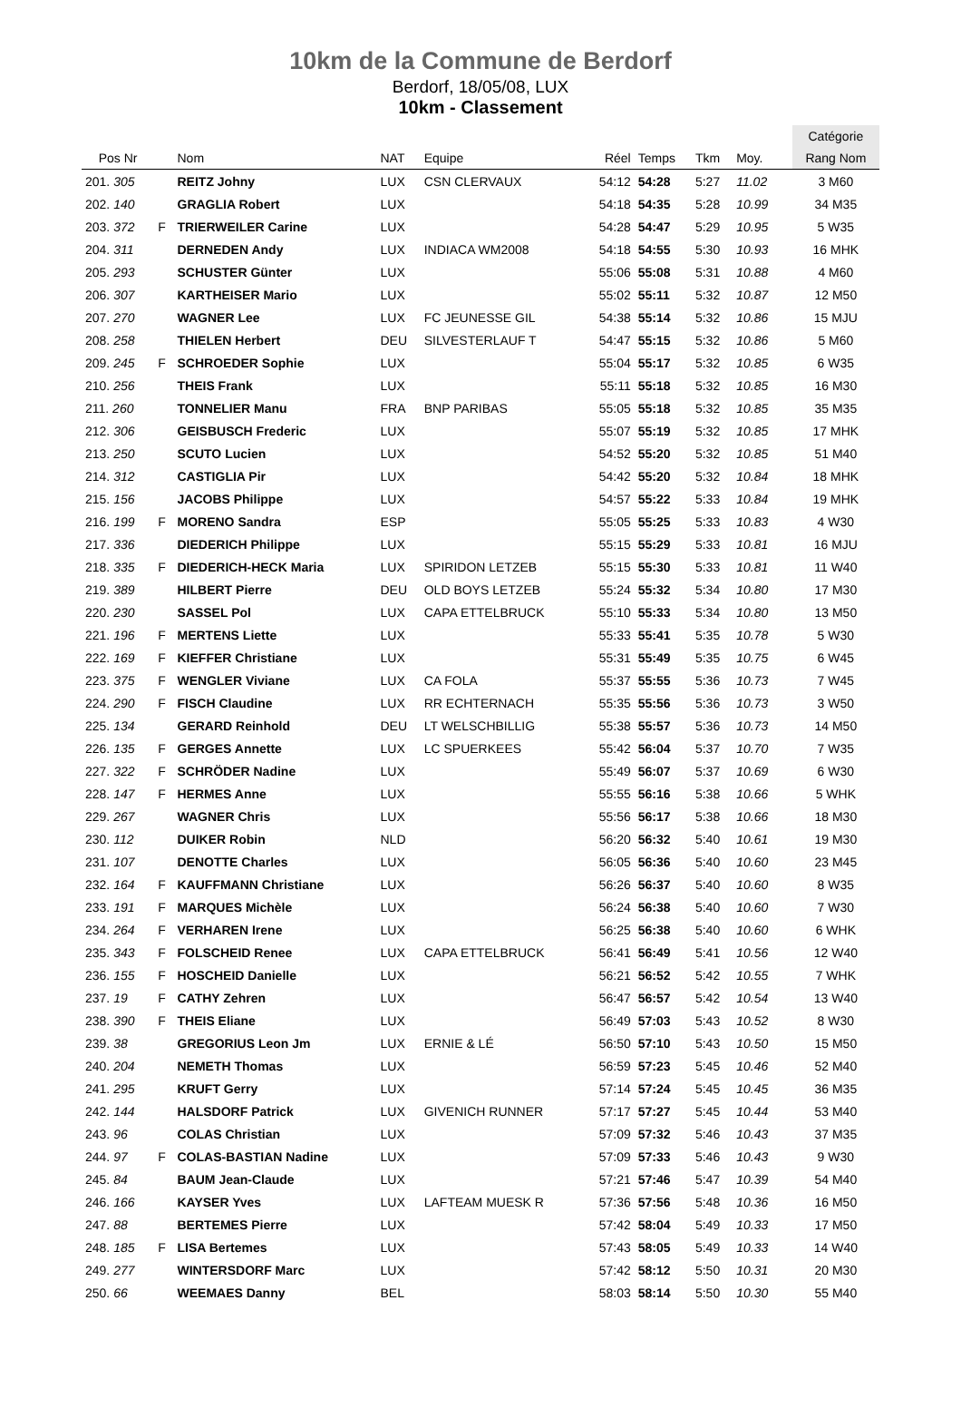10km de la Commune de Berdorf
Berdorf, 18/05/08, LUX
10km - Classement
| | | | | | | | | | | Catégorie |
| --- | --- | --- | --- | --- | --- | --- | --- | --- | --- | --- |
| Pos Nr | | Nom | NAT | Equipe | Réel | Temps | Tkm | Moy. | | Rang Nom |
| 201. 305 | | REITZ Johny | LUX | CSN CLERVAUX | 54:12 | 54:28 | 5:27 | 11.02 | | 3 M60 |
| 202. 140 | | GRAGLIA Robert | LUX | | 54:18 | 54:35 | 5:28 | 10.99 | | 34 M35 |
| 203. 372 | F | TRIERWEILER Carine | LUX | | 54:28 | 54:47 | 5:29 | 10.95 | | 5 W35 |
| 204. 311 | | DERNEDEN Andy | LUX | INDIACA WM2008 | 54:18 | 54:55 | 5:30 | 10.93 | | 16 MHK |
| 205. 293 | | SCHUSTER Günter | LUX | | 55:06 | 55:08 | 5:31 | 10.88 | | 4 M60 |
| 206. 307 | | KARTHEISER Mario | LUX | | 55:02 | 55:11 | 5:32 | 10.87 | | 12 M50 |
| 207. 270 | | WAGNER Lee | LUX | FC JEUNESSE GIL | 54:38 | 55:14 | 5:32 | 10.86 | | 15 MJU |
| 208. 258 | | THIELEN Herbert | DEU | SILVESTERLAUF T | 54:47 | 55:15 | 5:32 | 10.86 | | 5 M60 |
| 209. 245 | F | SCHROEDER Sophie | LUX | | 55:04 | 55:17 | 5:32 | 10.85 | | 6 W35 |
| 210. 256 | | THEIS Frank | LUX | | 55:11 | 55:18 | 5:32 | 10.85 | | 16 M30 |
| 211. 260 | | TONNELIER Manu | FRA | BNP PARIBAS | 55:05 | 55:18 | 5:32 | 10.85 | | 35 M35 |
| 212. 306 | | GEISBUSCH Frederic | LUX | | 55:07 | 55:19 | 5:32 | 10.85 | | 17 MHK |
| 213. 250 | | SCUTO Lucien | LUX | | 54:52 | 55:20 | 5:32 | 10.85 | | 51 M40 |
| 214. 312 | | CASTIGLIA Pir | LUX | | 54:42 | 55:20 | 5:32 | 10.84 | | 18 MHK |
| 215. 156 | | JACOBS Philippe | LUX | | 54:57 | 55:22 | 5:33 | 10.84 | | 19 MHK |
| 216. 199 | F | MORENO Sandra | ESP | | 55:05 | 55:25 | 5:33 | 10.83 | | 4 W30 |
| 217. 336 | | DIEDERICH Philippe | LUX | | 55:15 | 55:29 | 5:33 | 10.81 | | 16 MJU |
| 218. 335 | F | DIEDERICH-HECK Maria | LUX | SPIRIDON LETZEB | 55:15 | 55:30 | 5:33 | 10.81 | | 11 W40 |
| 219. 389 | | HILBERT Pierre | DEU | OLD BOYS LETZEB | 55:24 | 55:32 | 5:34 | 10.80 | | 17 M30 |
| 220. 230 | | SASSEL Pol | LUX | CAPA ETTELBRUCK | 55:10 | 55:33 | 5:34 | 10.80 | | 13 M50 |
| 221. 196 | F | MERTENS Liette | LUX | | 55:33 | 55:41 | 5:35 | 10.78 | | 5 W30 |
| 222. 169 | F | KIEFFER Christiane | LUX | | 55:31 | 55:49 | 5:35 | 10.75 | | 6 W45 |
| 223. 375 | F | WENGLER Viviane | LUX | CA FOLA | 55:37 | 55:55 | 5:36 | 10.73 | | 7 W45 |
| 224. 290 | F | FISCH Claudine | LUX | RR ECHTERNACH | 55:35 | 55:56 | 5:36 | 10.73 | | 3 W50 |
| 225. 134 | | GERARD Reinhold | DEU | LT WELSCHBILLIG | 55:38 | 55:57 | 5:36 | 10.73 | | 14 M50 |
| 226. 135 | F | GERGES Annette | LUX | LC SPUERKEES | 55:42 | 56:04 | 5:37 | 10.70 | | 7 W35 |
| 227. 322 | F | SCHRÖDER Nadine | LUX | | 55:49 | 56:07 | 5:37 | 10.69 | | 6 W30 |
| 228. 147 | F | HERMES Anne | LUX | | 55:55 | 56:16 | 5:38 | 10.66 | | 5 WHK |
| 229. 267 | | WAGNER Chris | LUX | | 55:56 | 56:17 | 5:38 | 10.66 | | 18 M30 |
| 230. 112 | | DUIKER Robin | NLD | | 56:20 | 56:32 | 5:40 | 10.61 | | 19 M30 |
| 231. 107 | | DENOTTE Charles | LUX | | 56:05 | 56:36 | 5:40 | 10.60 | | 23 M45 |
| 232. 164 | F | KAUFFMANN Christiane | LUX | | 56:26 | 56:37 | 5:40 | 10.60 | | 8 W35 |
| 233. 191 | F | MARQUES Michèle | LUX | | 56:24 | 56:38 | 5:40 | 10.60 | | 7 W30 |
| 234. 264 | F | VERHAREN Irene | LUX | | 56:25 | 56:38 | 5:40 | 10.60 | | 6 WHK |
| 235. 343 | F | FOLSCHEID Renee | LUX | CAPA ETTELBRUCK | 56:41 | 56:49 | 5:41 | 10.56 | | 12 W40 |
| 236. 155 | F | HOSCHEID Danielle | LUX | | 56:21 | 56:52 | 5:42 | 10.55 | | 7 WHK |
| 237. 19 | F | CATHY Zehren | LUX | | 56:47 | 56:57 | 5:42 | 10.54 | | 13 W40 |
| 238. 390 | F | THEIS Eliane | LUX | | 56:49 | 57:03 | 5:43 | 10.52 | | 8 W30 |
| 239. 38 | | GREGORIUS Leon Jm | LUX | ERNIE & LÉ | 56:50 | 57:10 | 5:43 | 10.50 | | 15 M50 |
| 240. 204 | | NEMETH Thomas | LUX | | 56:59 | 57:23 | 5:45 | 10.46 | | 52 M40 |
| 241. 295 | | KRUFT Gerry | LUX | | 57:14 | 57:24 | 5:45 | 10.45 | | 36 M35 |
| 242. 144 | | HALSDORF Patrick | LUX | GIVENICH RUNNER | 57:17 | 57:27 | 5:45 | 10.44 | | 53 M40 |
| 243. 96 | | COLAS Christian | LUX | | 57:09 | 57:32 | 5:46 | 10.43 | | 37 M35 |
| 244. 97 | F | COLAS-BASTIAN Nadine | LUX | | 57:09 | 57:33 | 5:46 | 10.43 | | 9 W30 |
| 245. 84 | | BAUM Jean-Claude | LUX | | 57:21 | 57:46 | 5:47 | 10.39 | | 54 M40 |
| 246. 166 | | KAYSER Yves | LUX | LAFTEAM MUESK R | 57:36 | 57:56 | 5:48 | 10.36 | | 16 M50 |
| 247. 88 | | BERTEMES Pierre | LUX | | 57:42 | 58:04 | 5:49 | 10.33 | | 17 M50 |
| 248. 185 | F | LISA Bertemes | LUX | | 57:43 | 58:05 | 5:49 | 10.33 | | 14 W40 |
| 249. 277 | | WINTERSDORF Marc | LUX | | 57:42 | 58:12 | 5:50 | 10.31 | | 20 M30 |
| 250. 66 | | WEEMAES Danny | BEL | | 58:03 | 58:14 | 5:50 | 10.30 | | 55 M40 |